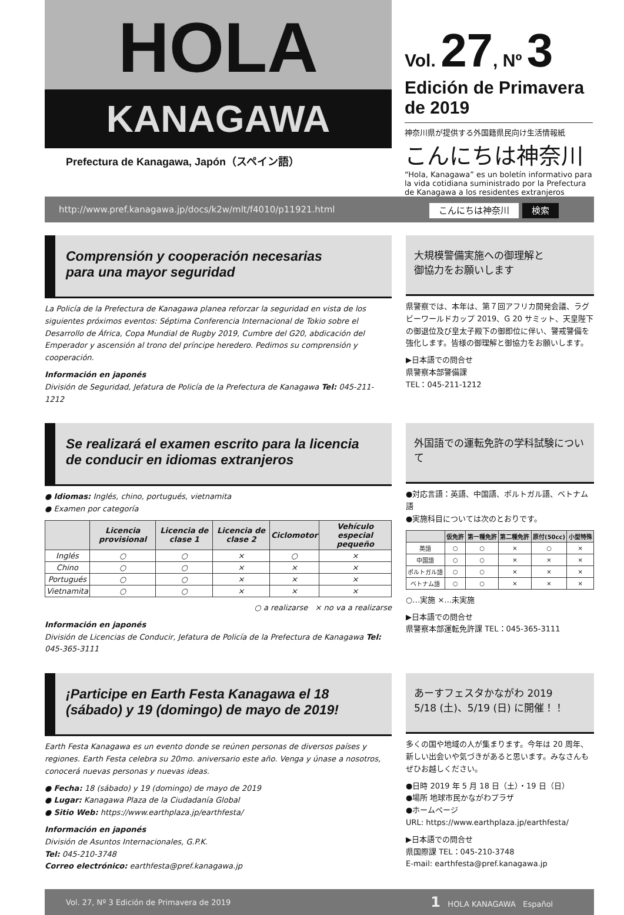HOLA
KANAGAWA
Prefectura de Kanagawa, Japón（スペイン語）
Vol. 27, Nº 3
Edición de Primavera de 2019
神奈川県が提供する外国籍県民向け生活情報紙
こんにちは神奈川
“Hola, Kanagawa” es un boletín informativo para la vida cotidiana suministrado por la Prefectura de Kanagawa a los residentes extranjeros
http://www.pref.kanagawa.jp/docs/k2w/mlt/f4010/p11921.html こんにちは神奈川 検索
Comprensión y cooperación necesarias
para una mayor seguridad
La Policía de la Prefectura de Kanagawa planea reforzar la seguridad en vista de los siguientes próximos eventos: Séptima Conferencia Internacional de Tokio sobre el Desarrollo de África, Copa Mundial de Rugby 2019, Cumbre del G20, abdicación del Emperador y ascensión al trono del príncipe heredero. Pedimos su comprensión y cooperación.
Información en japonés
División de Seguridad, Jefatura de Policía de la Prefectura de Kanagawa Tel: 045-211-1212
大規模警備実施への御理解と
御協力をお願いします
県警察では、本年は、第７回アフリカ開発会議、ラグビーワールドカップ 2019、G 20 サミット、天皇陛下の御退位及び皇太子殿下の御即位に伴い、警戒警備を強化します。皆様の御理解と御協力をお願いします。
▶日本語での問合せ
県警察本部警備課
TEL：045-211-1212
Se realizará el examen escrito para la licencia
de conducir en idiomas extranjeros
● Idiomas: Inglés, chino, portugués, vietnamita
● Examen por categoría
| | Licencia provisional | Licencia de clase 1 | Licencia de clase 2 | Ciclomotor | Vehículo especial pequeño |
| --- | --- | --- | --- | --- | --- |
| Inglés | ○ | ○ | × | ○ | × |
| Chino | ○ | ○ | × | × | × |
| Portugués | ○ | ○ | × | × | × |
| Vietnamita | ○ | ○ | × | × | × |
○ a realizarse × no va a realizarse
Información en japonés
División de Licencias de Conducir, Jefatura de Policía de la Prefectura de Kanagawa Tel: 045-365-3111
外国語での運転免許の学科試験について
●対応言語：英語、中国語、ポルトガル語、ベトナム語
●実施科目については次のとおりです。
| | 仮免許 | 第一種免許 | 第二種免許 | 原付(50cc) | 小型特殊 |
| --- | --- | --- | --- | --- | --- |
| 英語 | ○ | ○ | × | ○ | × |
| 中国語 | ○ | ○ | × | × | × |
| ポルトガル語 | ○ | ○ | × | × | × |
| ベトナム語 | ○ | ○ | × | × | × |
○…実施 ×…未実施
▶日本語での問合せ
県警察本部運転免許課 TEL：045-365-3111
¡Participe en Earth Festa Kanagawa el 18
(sábado) y 19 (domingo) de mayo de 2019!
Earth Festa Kanagawa es un evento donde se reúnen personas de diversos países y regiones. Earth Festa celebra su 20mo. aniversario este año. Venga y únase a nosotros, conocerá nuevas personas y nuevas ideas.
● Fecha: 18 (sábado) y 19 (domingo) de mayo de 2019
● Lugar: Kanagawa Plaza de la Ciudadanía Global
● Sitio Web: https://www.earthplaza.jp/earthfesta/
Información en japonés
División de Asuntos Internacionales, G.P.K.
Tel: 045-210-3748
Correo electrónico: earthfesta@pref.kanagawa.jp
あーすフェスタかながわ 2019
5/18 (土)、5/19 (日) に開催！！
多くの国や地域の人が集まります。今年は 20 周年、新しい出会いや気づきがあると思います。みなさんもぜひお越しください。
●日時 2019 年 5 月 18 日（土）・19 日（日）
●場所 地球市民かながわプラザ
●ホームページ
URL: https://www.earthplaza.jp/earthfesta/
▶日本語での問合せ
県国際課 TEL：045-210-3748
E-mail: earthfesta@pref.kanagawa.jp
Vol. 27, Nº 3 Edición de Primavera de 2019 1 HOLA KANAGAWA Español